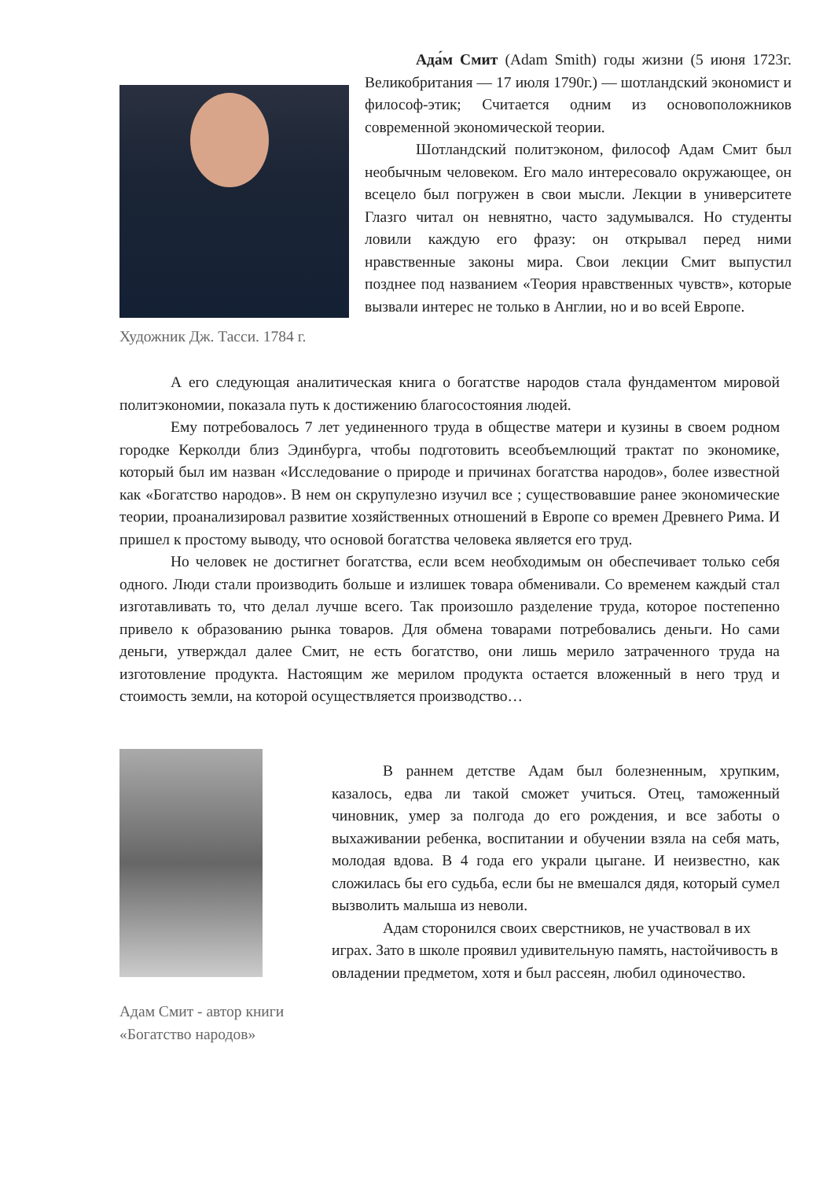Художник Дж. Тасси. 1784 г.
Ада́м Смит (Adam Smith) годы жизни (5 июня 1723г. Великобритания — 17 июля 1790г.) — шотландский экономист и философ-этик; Считается одним из основоположников современной экономической теории.
Шотландский политэконом, философ Адам Смит был необычным человеком. Его мало интересовало окружающее, он всецело был погружен в свои мысли. Лекции в университете Глазго читал он невнятно, часто задумывался. Но студенты ловили каждую его фразу: он открывал перед ними нравственные законы мира. Свои лекции Смит выпустил позднее под названием «Теория нравственных чувств», которые вызвали интерес не только в Англии, но и во всей Европе.
А его следующая аналитическая книга о богатстве народов стала фундаментом мировой политэкономии, показала путь к достижению благосостояния людей.
Ему потребовалось 7 лет уединенного труда в обществе матери и кузины в своем родном городке Керколди близ Эдинбурга, чтобы подготовить всеобъемлющий трактат по экономике, который был им назван «Исследование о природе и причинах богатства народов», более известной как «Богатство народов». В нем он скрупулезно изучил все ; существовавшие ранее экономические теории, проанализировал развитие хозяйственных отношений в Европе со времен Древнего Рима. И пришел к простому выводу, что основой богатства человека является его труд.
Но человек не достигнет богатства, если всем необходимым он обеспечивает только себя одного. Люди стали производить больше и излишек товара обменивали. Со временем каждый стал изготавливать то, что делал лучше всего. Так произошло разделение труда, которое постепенно привело к образованию рынка товаров. Для обмена товарами потребовались деньги. Но сами деньги, утверждал далее Смит, не есть богатство, они лишь мерило затраченного труда на изготовление продукта. Настоящим же мерилом продукта остается вложенный в него труд и стоимость земли, на которой осуществляется производство…
Адам Смит - автор книги «Богатство народов»
В раннем детстве Адам был болезненным, хрупким, казалось, едва ли такой сможет учиться. Отец, таможенный чиновник, умер за полгода до его рождения, и все заботы о выхаживании ребенка, воспитании и обучении взяла на себя мать, молодая вдова. В 4 года его украли цыгане. И неизвестно, как сложилась бы его судьба, если бы не вмешался дядя, который сумел вызволить малыша из неволи.
Адам сторонился своих сверстников, не участвовал в их играх. Зато в школе проявил удивительную память, настойчивость в овладении предметом, хотя и был рассеян, любил одиночество.